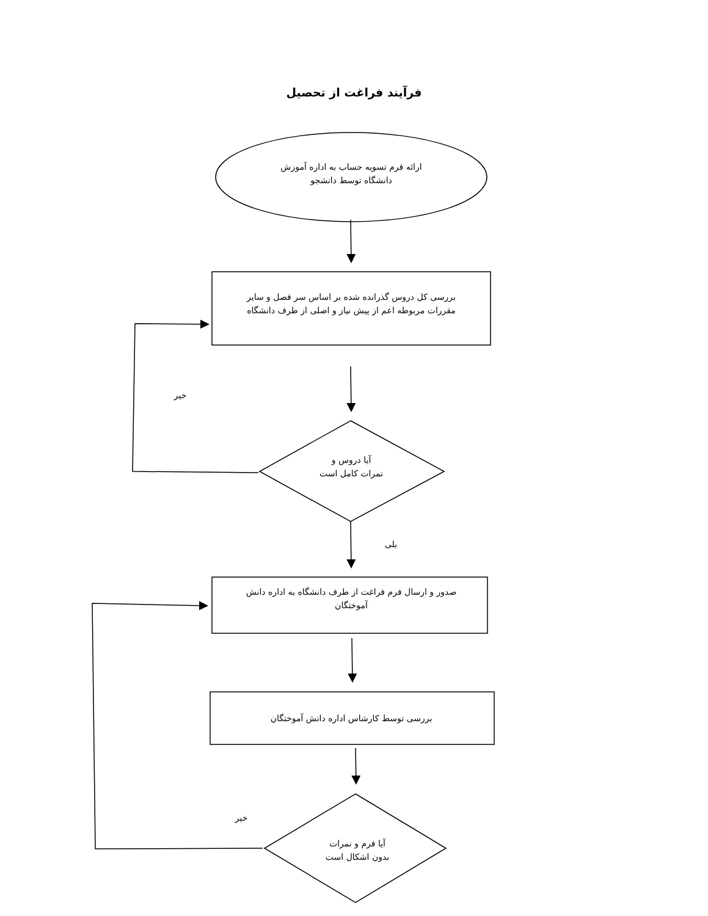فرآیند فراغت از تحصیل
ارائه فرم تسویه حساب به اداره آموزش
دانشگاه توسط دانشجو
بررسی کل دروس گذرانده شده بر اساس سر فصل و سایر
مقررات مربوطه اعم از پیش نیاز و اصلی از طرف دانشگاه
خیر
آیا دروس و
نمرات کامل است
بلی
صدور و ارسال فرم فراغت از طرف دانشگاه به اداره دانش
آموختگان
بررسی توسط کارشاس اداره دانش آموختگان
خیر
آیا فرم و نمرات
بدون اشکال است